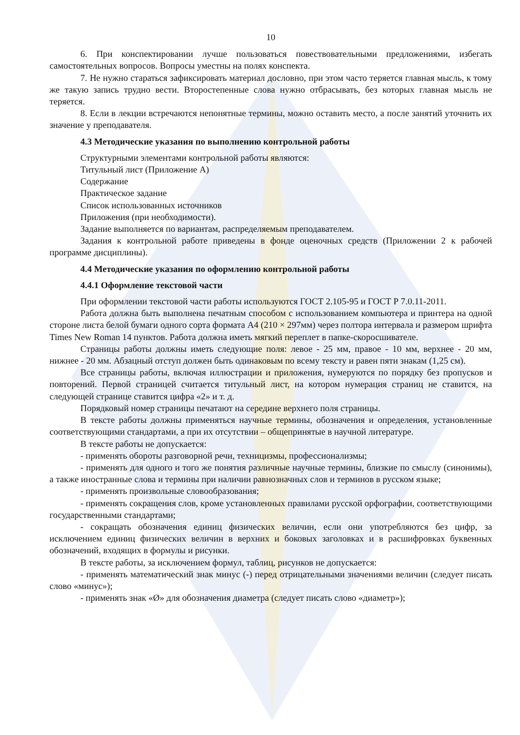10
6. При конспектировании лучше пользоваться повествовательными предложениями, избегать самостоятельных вопросов. Вопросы уместны на полях конспекта.
7. Не нужно стараться зафиксировать материал дословно, при этом часто теряется главная мысль, к тому же такую запись трудно вести. Второстепенные слова нужно отбрасывать, без которых главная мысль не теряется.
8. Если в лекции встречаются непонятные термины, можно оставить место, а после занятий уточнить их значение у преподавателя.
4.3 Методические указания по выполнению контрольной работы
Структурными элементами контрольной работы являются:
Титульный лист (Приложение А)
Содержание
Практическое задание
Список использованных источников
Приложения (при необходимости).
Задание выполняется по вариантам, распределяемым преподавателем.
Задания к контрольной работе приведены в фонде оценочных средств (Приложении 2 к рабочей программе дисциплины).
4.4 Методические указания по оформлению контрольной работы
4.4.1 Оформление текстовой части
При оформлении текстовой части работы используются ГОСТ 2.105-95 и ГОСТ Р 7.0.11-2011.
Работа должна быть выполнена печатным способом с использованием компьютера и принтера на одной стороне листа белой бумаги одного сорта формата А4 (210 × 297мм) через полтора интервала и размером шрифта Times New Roman 14 пунктов. Работа должна иметь мягкий переплет в папке-скоросшивателе.
Страницы работы должны иметь следующие поля: левое - 25 мм, правое - 10 мм, верхнее - 20 мм, нижнее - 20 мм. Абзацный отступ должен быть одинаковым по всему тексту и равен пяти знакам (1,25 см).
Все страницы работы, включая иллюстрации и приложения, нумеруются по порядку без пропусков и повторений. Первой страницей считается титульный лист, на котором нумерация страниц не ставится, на следующей странице ставится цифра «2» и т. д.
Порядковый номер страницы печатают на середине верхнего поля страницы.
В тексте работы должны применяться научные термины, обозначения и определения, установленные соответствующими стандартами, а при их отсутствии – общепринятые в научной литературе.
В тексте работы не допускается:
- применять обороты разговорной речи, техницизмы, профессионализмы;
- применять для одного и того же понятия различные научные термины, близкие по смыслу (синонимы), а также иностранные слова и термины при наличии равнозначных слов и терминов в русском языке;
- применять произвольные словообразования;
- применять сокращения слов, кроме установленных правилами русской орфографии, соответствующими государственными стандартами;
- сокращать обозначения единиц физических величин, если они употребляются без цифр, за исключением единиц физических величин в верхних и боковых заголовках и в расшифровках буквенных обозначений, входящих в формулы и рисунки.
В тексте работы, за исключением формул, таблиц, рисунков не допускается:
- применять математический знак минус (-) перед отрицательными значениями величин (следует писать слово «минус»);
- применять знак «Ø» для обозначения диаметра (следует писать слово «диаметр»);